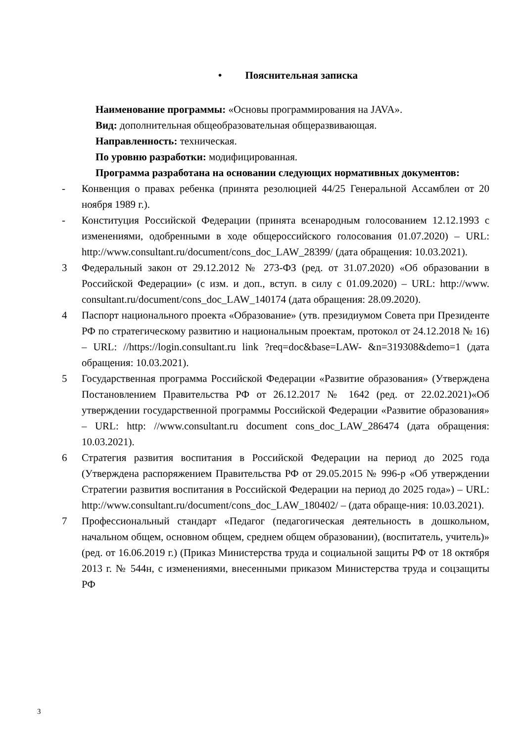• Пояснительная записка
Наименование программы: «Основы программирования на JAVA».
Вид: дополнительная общеобразовательная общеразвивающая.
Направленность: техническая.
По уровню разработки: модифицированная.
Программа разработана на основании следующих нормативных документов:
- Конвенция о правах ребенка (принята резолюцией 44/25 Генеральной Ассамблеи от 20 ноября 1989 г.).
- Конституция Российской Федерации (принята всенародным голосованием 12.12.1993 с изменениями, одобренными в ходе общероссийского голосования 01.07.2020) – URL: http://www.consultant.ru/document/cons_doc_LAW_28399/ (дата обращения: 10.03.2021).
3 Федеральный закон от 29.12.2012 № 273-ФЗ (ред. от 31.07.2020) «Об образовании в Российской Федерации» (с изм. и доп., вступ. в силу с 01.09.2020) – URL: http://www. consultant.ru/document/cons_doc_LAW_140174 (дата обращения: 28.09.2020).
4 Паспорт национального проекта «Образование» (утв. президиумом Совета при Президенте РФ по стратегическому развитию и национальным проектам, протокол от 24.12.2018 № 16) – URL: //https://login.consultant.ru link ?req=doc&base=LAW- &n=319308&demo=1 (дата обращения: 10.03.2021).
5 Государственная программа Российской Федерации «Развитие образования» (Утверждена Постановлением Правительства РФ от 26.12.2017 № 1642 (ред. от 22.02.2021)«Об утверждении государственной программы Российской Федерации «Развитие образования» – URL: http: //www.consultant.ru document cons_doc_LAW_286474 (дата обращения: 10.03.2021).
6 Стратегия развития воспитания в Российской Федерации на период до 2025 года (Утверждена распоряжением Правительства РФ от 29.05.2015 № 996-р «Об утверждении Стратегии развития воспитания в Российской Федерации на период до 2025 года») – URL: http://www.consultant.ru/document/cons_doc_LAW_180402/ – (дата обраще-ния: 10.03.2021).
7 Профессиональный стандарт «Педагог (педагогическая деятельность в дошкольном, начальном общем, основном общем, среднем общем образовании), (воспитатель, учитель)» (ред. от 16.06.2019 г.) (Приказ Министерства труда и социальной защиты РФ от 18 октября 2013 г. № 544н, с изменениями, внесенными приказом Министерства труда и соцзащиты РФ
3